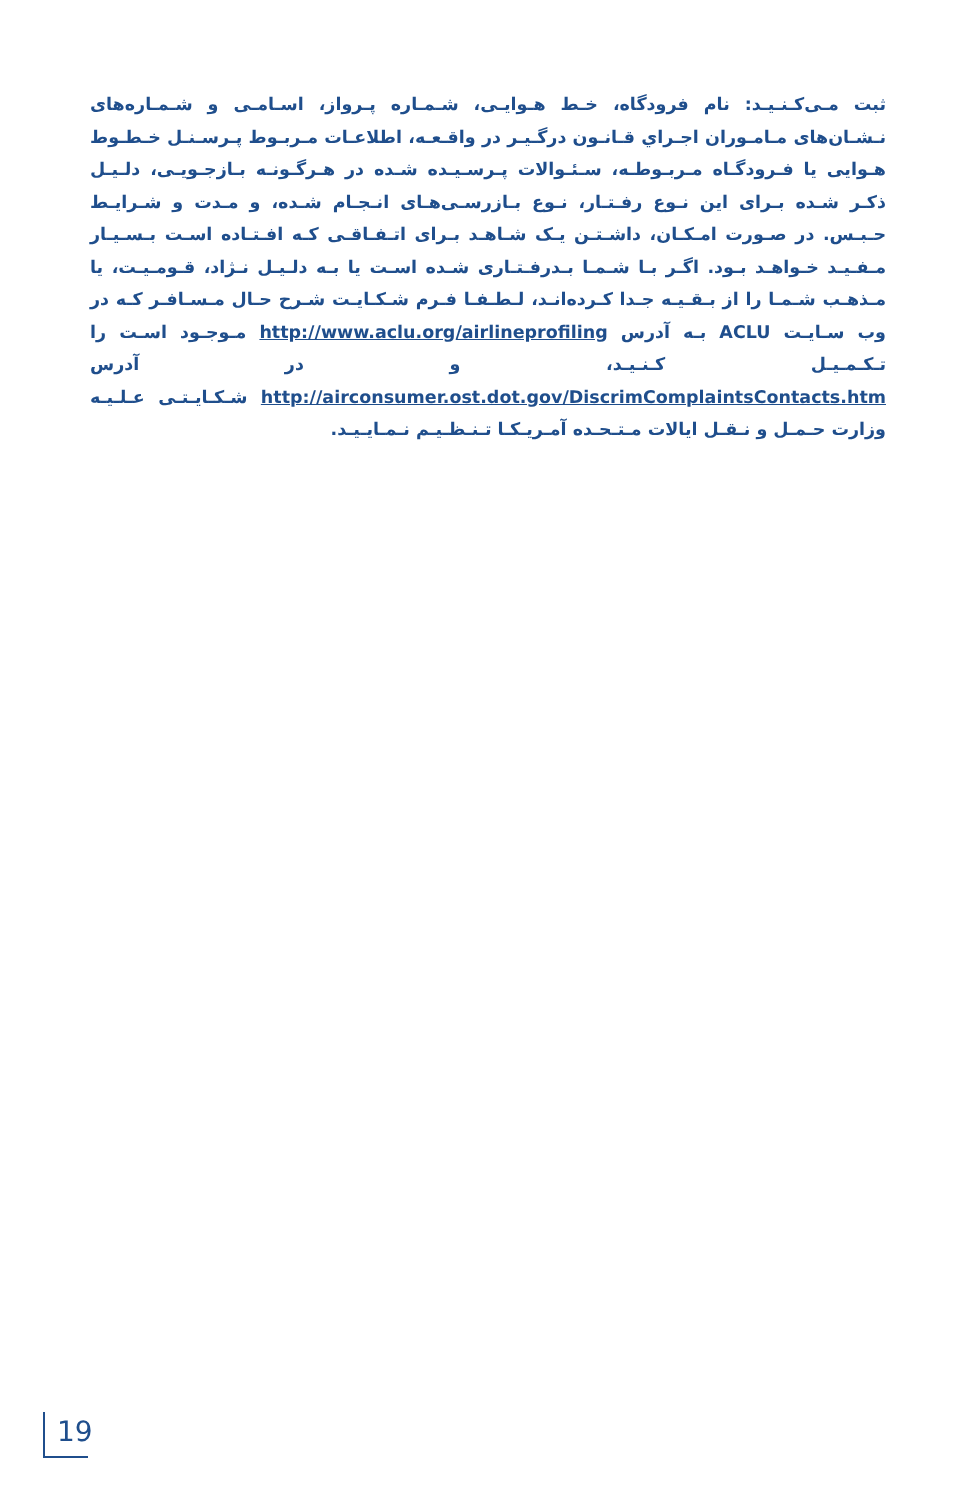ثبت مـی‌کـنـیـد: نام فرودگاه، خـط هـوایـی، شـمـاره پـرواز، اسـامـی و شـمـاره‌های نـشـان‌های مـامـوران اجـراي قـانـون درگـیـر در واقـعـه، اطلاعـات مـربـوط پـرسـنـل خـطـوط هـوایی یا فـرودگـاه مـربـوطـه، سـئـوالات پـرسـیـده شـده در هـرگـونـه بـازجـویـی، دلـیـل ذکـر شـده بـرای این نـوع رفـتـار، نـوع بـازرسـی‌هـای انـجـام شـده، و مـدت و شـرایـط حـبـس. در صـورت امـکـان، داشـتـن یـک شـاهـد بـرای اتـفـاقـی کـه افـتـاده اسـت بـسـیـار مـفـیـد خـواهـد بـود. اگـر بـا شـمـا بـدرفـتـاری شـده اسـت یا بـه دلـیـل نـژاد، قـومـیـت، یا مـذهـب شـمـا را از بـقـیـه جـدا کـرده‌انـد، لـطـفـا فـرم شـکـایـت شـرح حـال مـسـافـر کـه در وب سـایـت ACLU بـه آدرس http://www.aclu.org/airlineprofiling مـوجـود اسـت را تـکـمـیـل کـنـیـد، و در آدرس http://airconsumer.ost.dot.gov/DiscrimComplaintsContacts.htm شـکـایـتـی عـلـیـه وزارت حـمـل و نـقـل ایالات مـتـحـده آمـریـکـا تـنـظـیـم نـمـایـیـد.
19